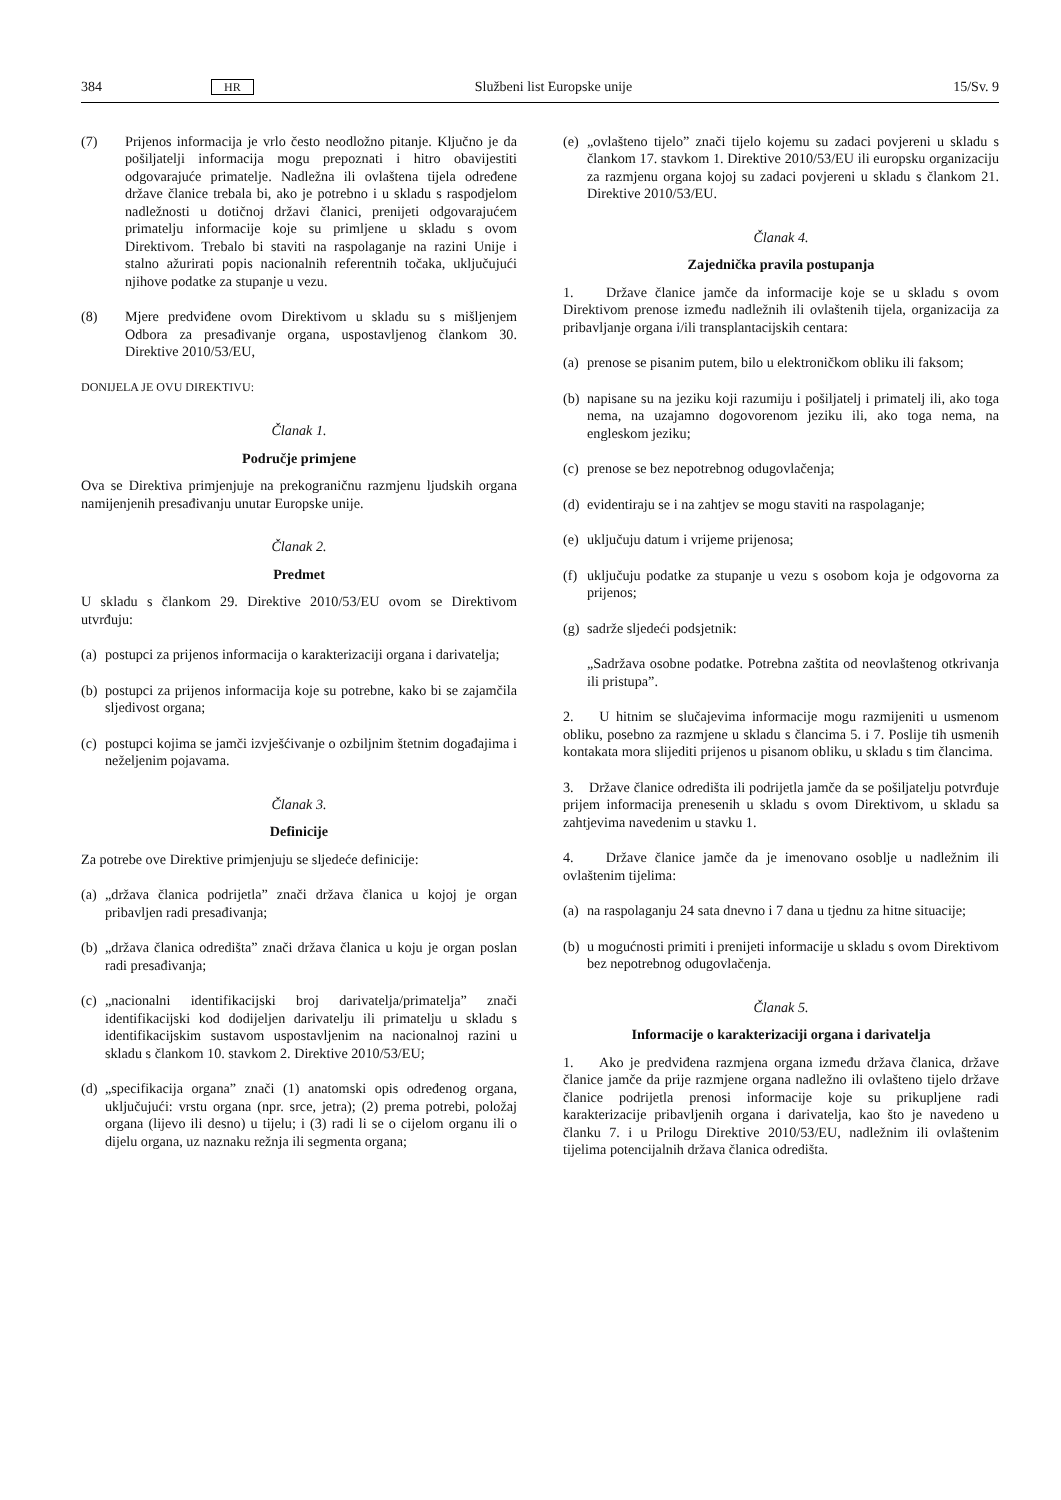384 HR Službeni list Europske unije 15/Sv. 9
(7) Prijenos informacija je vrlo često neodložno pitanje. Ključno je da pošiljatelji informacija mogu prepoznati i hitro obavijestiti odgovarajuće primatelje. Nadležna ili ovlaštena tijela određene države članice trebala bi, ako je potrebno i u skladu s raspodjelom nadležnosti u dotičnoj državi članici, prenijeti odgovarajućem primatelju informacije koje su primljene u skladu s ovom Direktivom. Trebalo bi staviti na raspolaganje na razini Unije i stalno ažurirati popis nacionalnih referentnih točaka, uključujući njihove podatke za stupanje u vezu.
(8) Mjere predviđene ovom Direktivom u skladu su s mišljenjem Odbora za presađivanje organa, uspostavljenog člankom 30. Direktive 2010/53/EU,
DONIJELA JE OVU DIREKTIVU:
Članak 1.
Područje primjene
Ova se Direktiva primjenjuje na prekograničnu razmjenu ljudskih organa namijenjenih presađivanju unutar Europske unije.
Članak 2.
Predmet
U skladu s člankom 29. Direktive 2010/53/EU ovom se Direktivom utvrđuju:
(a) postupci za prijenos informacija o karakterizaciji organa i darivatelja;
(b) postupci za prijenos informacija koje su potrebne, kako bi se zajamčila sljedivost organa;
(c) postupci kojima se jamči izvješćivanje o ozbiljnim štetnim događajima i neželjenim pojavama.
Članak 3.
Definicije
Za potrebe ove Direktive primjenjuju se sljedeće definicije:
(a) „država članica podrijetla” znači država članica u kojoj je organ pribavljen radi presađivanja;
(b) „država članica odredišta” znači država članica u koju je organ poslan radi presađivanja;
(c) „nacionalni identifikacijski broj darivatelja/primatelja” znači identifikacijski kod dodijeljen darivatelju ili primatelju u skladu s identifikacijskim sustavom uspostavljenim na nacionalnoj razini u skladu s člankom 10. stavkom 2. Direktive 2010/53/EU;
(d) „specifikacija organa” znači (1) anatomski opis određenog organa, uključujući: vrstu organa (npr. srce, jetra); (2) prema potrebi, položaj organa (lijevo ili desno) u tijelu; i (3) radi li se o cijelom organu ili o dijelu organa, uz naznaku režnja ili segmenta organa;
(e) „ovlašteno tijelo” znači tijelo kojemu su zadaci povjereni u skladu s člankom 17. stavkom 1. Direktive 2010/53/EU ili europsku organizaciju za razmjenu organa kojoj su zadaci povjereni u skladu s člankom 21. Direktive 2010/53/EU.
Članak 4.
Zajednička pravila postupanja
1. Države članice jamče da informacije koje se u skladu s ovom Direktivom prenose između nadležnih ili ovlaštenih tijela, organizacija za pribavljanje organa i/ili transplantacijskih centara:
(a) prenose se pisanim putem, bilo u elektroničkom obliku ili faksom;
(b) napisane su na jeziku koji razumiju i pošiljatelj i primatelj ili, ako toga nema, na uzajamno dogovorenom jeziku ili, ako toga nema, na engleskom jeziku;
(c) prenose se bez nepotrebnog odugovlačenja;
(d) evidentiraju se i na zahtjev se mogu staviti na raspolaganje;
(e) uključuju datum i vrijeme prijenosa;
(f) uključuju podatke za stupanje u vezu s osobom koja je odgovorna za prijenos;
(g) sadrže sljedeći podsjetnik:
„Sadržava osobne podatke. Potrebna zaštita od neovlaštenog otkrivanja ili pristupa”.
2. U hitnim se slučajevima informacije mogu razmijeniti u usmenom obliku, posebno za razmjene u skladu s člancima 5. i 7. Poslije tih usmenih kontakata mora slijediti prijenos u pisanom obliku, u skladu s tim člancima.
3. Države članice odredišta ili podrijetla jamče da se pošiljatelju potvrđuje prijem informacija prenesenih u skladu s ovom Direktivom, u skladu sa zahtjevima navedenim u stavku 1.
4. Države članice jamče da je imenovano osoblje u nadležnim ili ovlaštenim tijelima:
(a) na raspolaganju 24 sata dnevno i 7 dana u tjednu za hitne situacije;
(b) u mogućnosti primiti i prenijeti informacije u skladu s ovom Direktivom bez nepotrebnog odugovlačenja.
Članak 5.
Informacije o karakterizaciji organa i darivatelja
1. Ako je predviđena razmjena organa između država članica, države članice jamče da prije razmjene organa nadležno ili ovlašteno tijelo države članice podrijetla prenosi informacije koje su prikupljene radi karakterizacije pribavljenih organa i darivatelja, kao što je navedeno u članku 7. i u Prilogu Direktive 2010/53/EU, nadležnim ili ovlaštenim tijelima potencijalnih država članica odredišta.